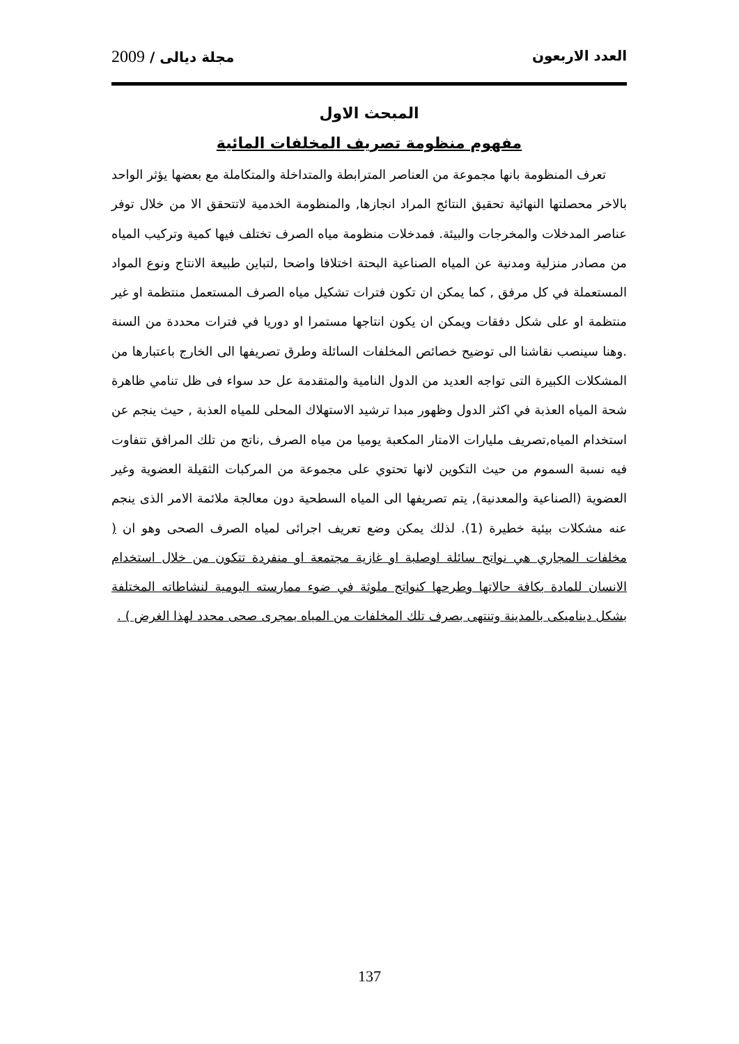العدد الاربعون مجلة ديالى / 2009
المبحث الاول
مفهوم منظومة تصريف المخلفات المائية
تعرف المنظومة بانها مجموعة من العناصر المترابطة والمتداخلة والمتكاملة مع بعضها يؤثر الواحد بالاخر محصلتها النهائية تحقيق النتائج المراد انجازها, والمنظومة الخدمية لاتتحقق الا من خلال توفر عناصر المدخلات والمخرجات والبيئة. فمدخلات منظومة مياه الصرف تختلف فيها كمية وتركيب المياه من مصادر منزلية ومدنية عن المياه الصناعية البحتة اختلافا واضحا ,لتباين طبيعة الانتاج ونوع المواد المستعملة في كل مرفق , كما يمكن ان تكون فترات تشكيل مياه الصرف المستعمل منتظمة او غير منتظمة او على شكل دفقات ويمكن ان يكون انتاجها مستمرا او دوريا في فترات محددة من السنة .وهنا سينصب نقاشنا الى توضيح خصائص المخلفات السائلة وطرق تصريفها الى الخارج باعتبارها من المشكلات الكبيرة التى تواجه العديد من الدول النامية والمتقدمة عل حد سواء فى ظل تنامي ظاهرة شحة المياه العذبة في اكثر الدول وظهور مبدا ترشيد الاستهلاك المحلى للمياه العذبة , حيث ينجم عن استخدام المياه,تصريف مليارات الامتار المكعبة يوميا من مياه الصرف ,ناتج من تلك المرافق تتفاوت فيه نسبة السموم من حيث التكوين لانها تحتوي على مجموعة من المركبات الثقيلة العضوية وغير العضوية (الصناعية والمعدنية), يتم تصريفها الى المياه السطحية دون معالجة ملائمة الامر الذى ينجم عنه مشكلات بيئية خطيرة (1). لذلك يمكن وضع تعريف اجرائى لمياه الصرف الصحى وهو ان ( مخلفات المجاري هي نواتج سائلة اوصلبة او غازية مجتمعة او منفردة تتكون من خلال استخدام الانسان للمادة بكافة حالاتها وطرحها كنواتج ملوثة في ضوء ممارسته اليومية لنشاطاته المختلفة بشكل ديناميكى بالمدينة وتنتهى بصرف تلك المخلفات من المياه بمجرى صحى محدد لهذا الغرض ) .
137